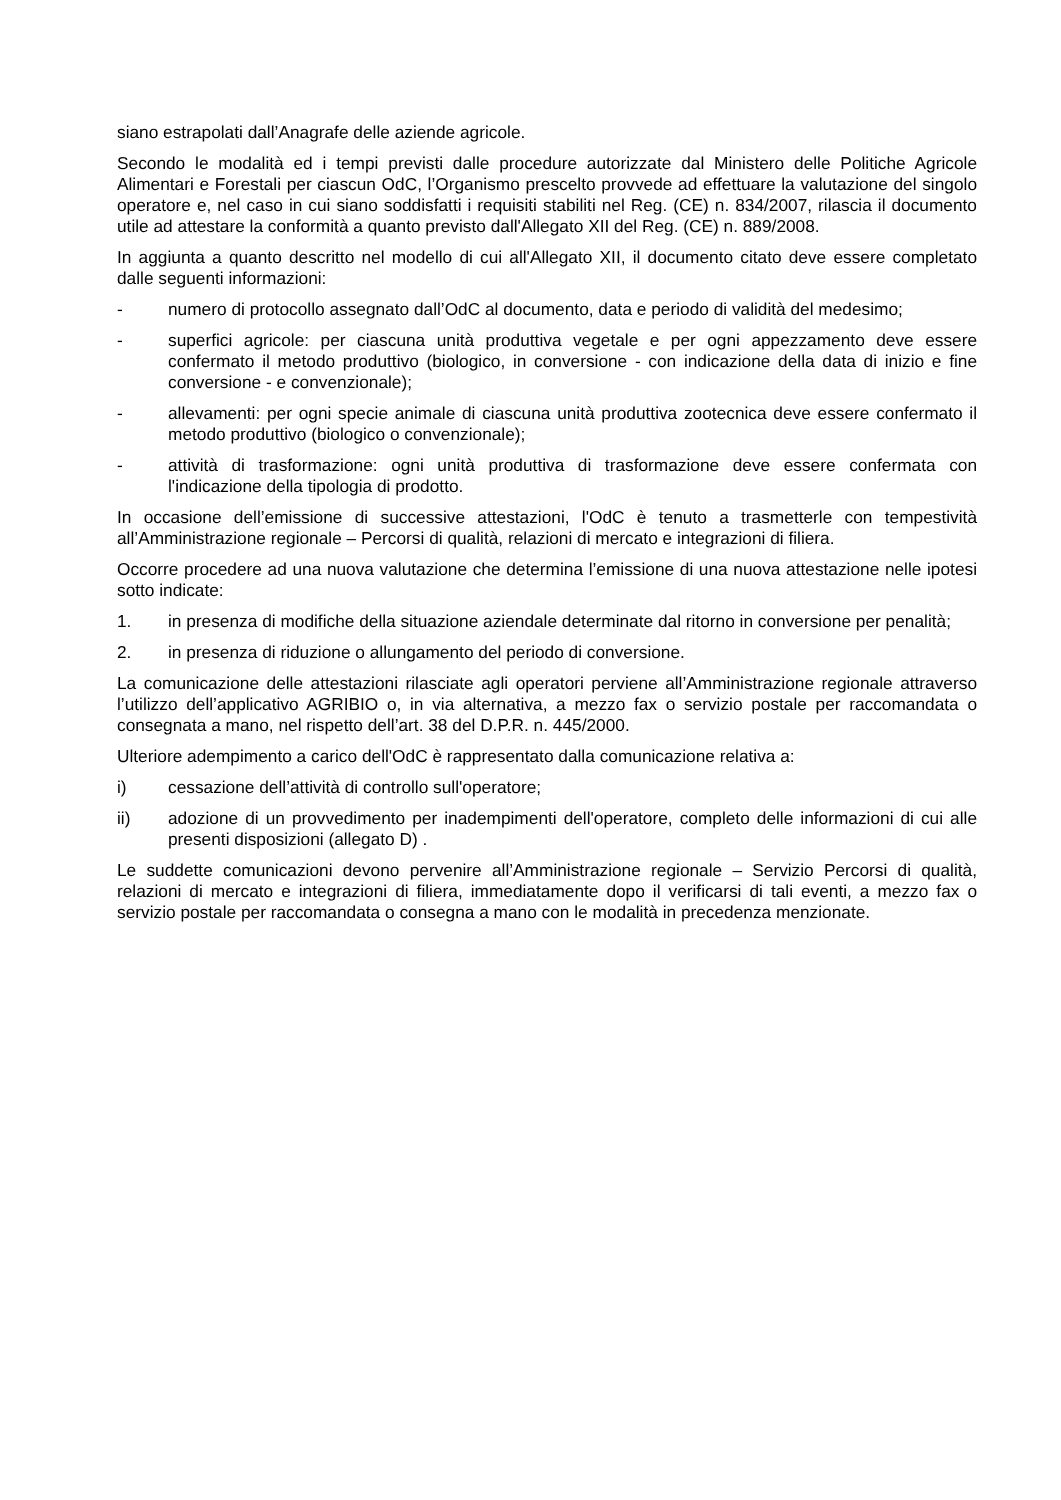siano estrapolati dall’Anagrafe delle aziende agricole.
Secondo le modalità ed i tempi previsti dalle procedure autorizzate dal Ministero delle Politiche Agricole Alimentari e Forestali per ciascun OdC, l’Organismo prescelto provvede ad effettuare la valutazione del singolo operatore e, nel caso in cui siano soddisfatti i requisiti stabiliti nel Reg. (CE) n. 834/2007, rilascia il documento utile ad attestare la conformità a quanto previsto dall'Allegato XII del Reg. (CE) n. 889/2008.
In aggiunta a quanto descritto nel modello di cui all'Allegato XII, il documento citato deve essere completato dalle seguenti informazioni:
- numero di protocollo assegnato dall’OdC al documento, data e periodo di validità del medesimo;
- superfici agricole: per ciascuna unità produttiva vegetale e per ogni appezzamento deve essere confermato il metodo produttivo (biologico, in conversione - con indicazione della data di inizio e fine conversione - e convenzionale);
- allevamenti: per ogni specie animale di ciascuna unità produttiva zootecnica deve essere confermato il metodo produttivo (biologico o convenzionale);
- attività di trasformazione: ogni unità produttiva di trasformazione deve essere confermata con l'indicazione della tipologia di prodotto.
In occasione dell’emissione di successive attestazioni, l'OdC è tenuto a trasmetterle con tempestività all’Amministrazione regionale – Percorsi di qualità, relazioni di mercato e integrazioni di filiera.
Occorre procedere ad una nuova valutazione che determina l’emissione di una nuova attestazione nelle ipotesi sotto indicate:
1. in presenza di modifiche della situazione aziendale determinate dal ritorno in conversione per penalità;
2. in presenza di riduzione o allungamento del periodo di conversione.
La comunicazione delle attestazioni rilasciate agli operatori perviene all’Amministrazione regionale attraverso l’utilizzo dell’applicativo AGRIBIO o, in via alternativa, a mezzo fax o servizio postale per raccomandata o consegnata a mano, nel rispetto dell’art. 38 del D.P.R. n. 445/2000.
Ulteriore adempimento a carico dell'OdC è rappresentato dalla comunicazione relativa a:
i) cessazione dell’attività di controllo sull'operatore;
ii) adozione di un provvedimento per inadempimenti dell'operatore, completo delle informazioni di cui alle presenti disposizioni (allegato D) .
Le suddette comunicazioni devono pervenire all’Amministrazione regionale – Servizio Percorsi di qualità, relazioni di mercato e integrazioni di filiera, immediatamente dopo il verificarsi di tali eventi, a mezzo fax o servizio postale per raccomandata o consegna a mano con le modalità in precedenza menzionate.